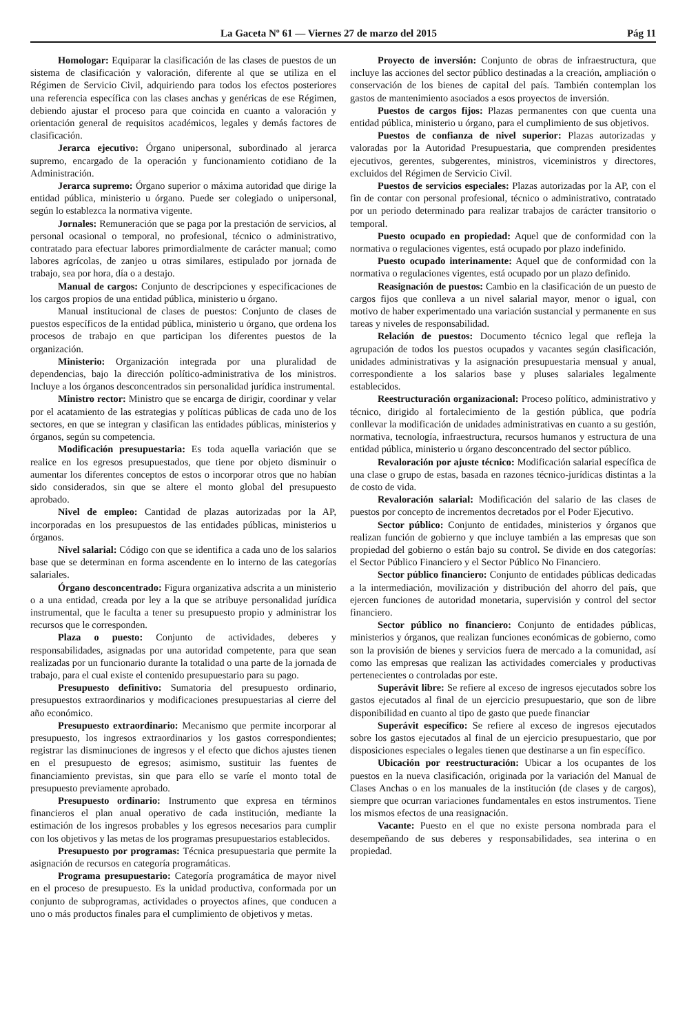La Gaceta Nº 61 — Viernes 27 de marzo del 2015 Pág 11
Homologar: Equiparar la clasificación de las clases de puestos de un sistema de clasificación y valoración, diferente al que se utiliza en el Régimen de Servicio Civil, adquiriendo para todos los efectos posteriores una referencia específica con las clases anchas y genéricas de ese Régimen, debiendo ajustar el proceso para que coincida en cuanto a valoración y orientación general de requisitos académicos, legales y demás factores de clasificación.
Jerarca ejecutivo: Órgano unipersonal, subordinado al jerarca supremo, encargado de la operación y funcionamiento cotidiano de la Administración.
Jerarca supremo: Órgano superior o máxima autoridad que dirige la entidad pública, ministerio u órgano. Puede ser colegiado o unipersonal, según lo establezca la normativa vigente.
Jornales: Remuneración que se paga por la prestación de servicios, al personal ocasional o temporal, no profesional, técnico o administrativo, contratado para efectuar labores primordialmente de carácter manual; como labores agrícolas, de zanjeo u otras similares, estipulado por jornada de trabajo, sea por hora, día o a destajo.
Manual de cargos: Conjunto de descripciones y especificaciones de los cargos propios de una entidad pública, ministerio u órgano.
Manual institucional de clases de puestos: Conjunto de clases de puestos específicos de la entidad pública, ministerio u órgano, que ordena los procesos de trabajo en que participan los diferentes puestos de la organización.
Ministerio: Organización integrada por una pluralidad de dependencias, bajo la dirección político-administrativa de los ministros. Incluye a los órganos desconcentrados sin personalidad jurídica instrumental.
Ministro rector: Ministro que se encarga de dirigir, coordinar y velar por el acatamiento de las estrategias y políticas públicas de cada uno de los sectores, en que se integran y clasifican las entidades públicas, ministerios y órganos, según su competencia.
Modificación presupuestaria: Es toda aquella variación que se realice en los egresos presupuestados, que tiene por objeto disminuir o aumentar los diferentes conceptos de estos o incorporar otros que no habían sido considerados, sin que se altere el monto global del presupuesto aprobado.
Nivel de empleo: Cantidad de plazas autorizadas por la AP, incorporadas en los presupuestos de las entidades públicas, ministerios u órganos.
Nivel salarial: Código con que se identifica a cada uno de los salarios base que se determinan en forma ascendente en lo interno de las categorías salariales.
Órgano desconcentrado: Figura organizativa adscrita a un ministerio o a una entidad, creada por ley a la que se atribuye personalidad jurídica instrumental, que le faculta a tener su presupuesto propio y administrar los recursos que le corresponden.
Plaza o puesto: Conjunto de actividades, deberes y responsabilidades, asignadas por una autoridad competente, para que sean realizadas por un funcionario durante la totalidad o una parte de la jornada de trabajo, para el cual existe el contenido presupuestario para su pago.
Presupuesto definitivo: Sumatoria del presupuesto ordinario, presupuestos extraordinarios y modificaciones presupuestarias al cierre del año económico.
Presupuesto extraordinario: Mecanismo que permite incorporar al presupuesto, los ingresos extraordinarios y los gastos correspondientes; registrar las disminuciones de ingresos y el efecto que dichos ajustes tienen en el presupuesto de egresos; asimismo, sustituir las fuentes de financiamiento previstas, sin que para ello se varíe el monto total de presupuesto previamente aprobado.
Presupuesto ordinario: Instrumento que expresa en términos financieros el plan anual operativo de cada institución, mediante la estimación de los ingresos probables y los egresos necesarios para cumplir con los objetivos y las metas de los programas presupuestarios establecidos.
Presupuesto por programas: Técnica presupuestaria que permite la asignación de recursos en categoría programáticas.
Programa presupuestario: Categoría programática de mayor nivel en el proceso de presupuesto. Es la unidad productiva, conformada por un conjunto de subprogramas, actividades o proyectos afines, que conducen a uno o más productos finales para el cumplimiento de objetivos y metas.
Proyecto de inversión: Conjunto de obras de infraestructura, que incluye las acciones del sector público destinadas a la creación, ampliación o conservación de los bienes de capital del país. También contemplan los gastos de mantenimiento asociados a esos proyectos de inversión.
Puestos de cargos fijos: Plazas permanentes con que cuenta una entidad pública, ministerio u órgano, para el cumplimiento de sus objetivos.
Puestos de confianza de nivel superior: Plazas autorizadas y valoradas por la Autoridad Presupuestaria, que comprenden presidentes ejecutivos, gerentes, subgerentes, ministros, viceministros y directores, excluidos del Régimen de Servicio Civil.
Puestos de servicios especiales: Plazas autorizadas por la AP, con el fin de contar con personal profesional, técnico o administrativo, contratado por un periodo determinado para realizar trabajos de carácter transitorio o temporal.
Puesto ocupado en propiedad: Aquel que de conformidad con la normativa o regulaciones vigentes, está ocupado por plazo indefinido.
Puesto ocupado interinamente: Aquel que de conformidad con la normativa o regulaciones vigentes, está ocupado por un plazo definido.
Reasignación de puestos: Cambio en la clasificación de un puesto de cargos fijos que conlleva a un nivel salarial mayor, menor o igual, con motivo de haber experimentado una variación sustancial y permanente en sus tareas y niveles de responsabilidad.
Relación de puestos: Documento técnico legal que refleja la agrupación de todos los puestos ocupados y vacantes según clasificación, unidades administrativas y la asignación presupuestaria mensual y anual, correspondiente a los salarios base y pluses salariales legalmente establecidos.
Reestructuración organizacional: Proceso político, administrativo y técnico, dirigido al fortalecimiento de la gestión pública, que podría conllevar la modificación de unidades administrativas en cuanto a su gestión, normativa, tecnología, infraestructura, recursos humanos y estructura de una entidad pública, ministerio u órgano desconcentrado del sector público.
Revaloración por ajuste técnico: Modificación salarial específica de una clase o grupo de estas, basada en razones técnico-jurídicas distintas a la de costo de vida.
Revaloración salarial: Modificación del salario de las clases de puestos por concepto de incrementos decretados por el Poder Ejecutivo.
Sector público: Conjunto de entidades, ministerios y órganos que realizan función de gobierno y que incluye también a las empresas que son propiedad del gobierno o están bajo su control. Se divide en dos categorías: el Sector Público Financiero y el Sector Público No Financiero.
Sector público financiero: Conjunto de entidades públicas dedicadas a la intermediación, movilización y distribución del ahorro del país, que ejercen funciones de autoridad monetaria, supervisión y control del sector financiero.
Sector público no financiero: Conjunto de entidades públicas, ministerios y órganos, que realizan funciones económicas de gobierno, como son la provisión de bienes y servicios fuera de mercado a la comunidad, así como las empresas que realizan las actividades comerciales y productivas pertenecientes o controladas por este.
Superávit libre: Se refiere al exceso de ingresos ejecutados sobre los gastos ejecutados al final de un ejercicio presupuestario, que son de libre disponibilidad en cuanto al tipo de gasto que puede financiar
Superávit específico: Se refiere al exceso de ingresos ejecutados sobre los gastos ejecutados al final de un ejercicio presupuestario, que por disposiciones especiales o legales tienen que destinarse a un fin específico.
Ubicación por reestructuración: Ubicar a los ocupantes de los puestos en la nueva clasificación, originada por la variación del Manual de Clases Anchas o en los manuales de la institución (de clases y de cargos), siempre que ocurran variaciones fundamentales en estos instrumentos. Tiene los mismos efectos de una reasignación.
Vacante: Puesto en el que no existe persona nombrada para el desempeñando de sus deberes y responsabilidades, sea interina o en propiedad.